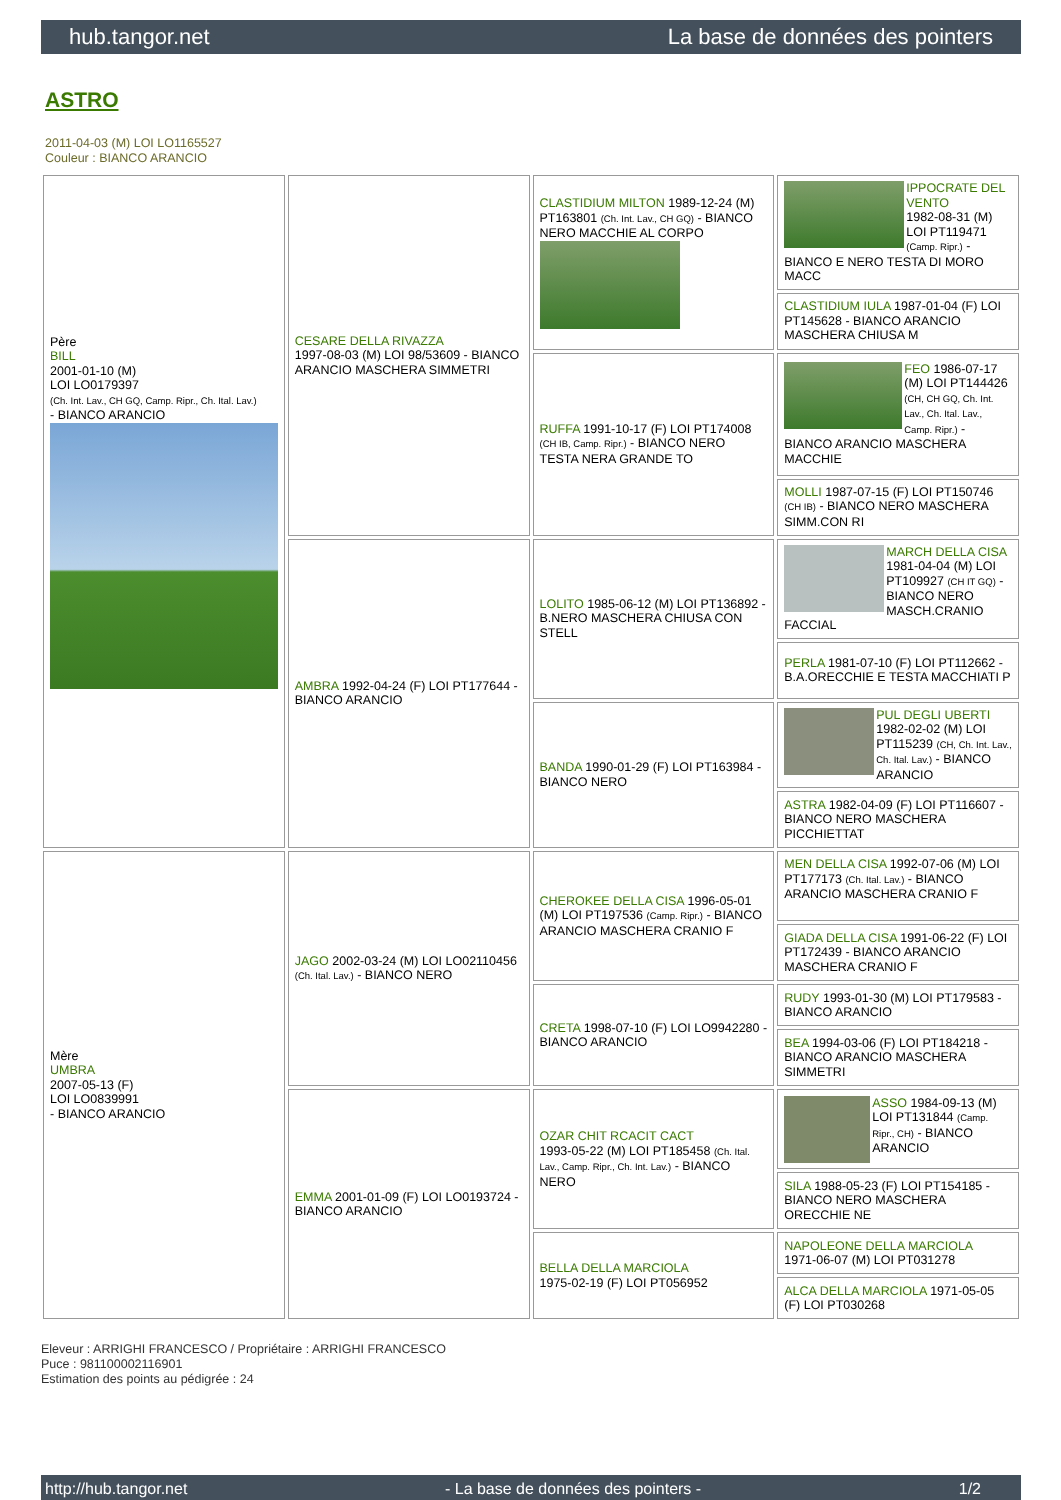hub.tangor.net La base de données des pointers
ASTRO
2011-04-03 (M) LOI LO1165527
Couleur : BIANCO ARANCIO
| Père BILL 2001-01-10 (M) LOI LO0179397 (Ch. Int. Lav., CH GQ, Camp. Ripr., Ch. Ital. Lav.) - BIANCO ARANCIO | CESARE DELLA RIVAZZA 1997-08-03 (M) LOI 98/53609 - BIANCO ARANCIO MASCHERA SIMMETRI | CLASTIDIUM MILTON 1989-12-24 (M) PT163801 (Ch. Int. Lav., CH GQ) - BIANCO NERO MACCHIE AL CORPO | IPPOCRATE DEL VENTO 1982-08-31 (M) LOI PT119471 (Camp. Ripr.) - BIANCO E NERO TESTA DI MORO MACC |
| | | | CLASTIDIUM IULA 1987-01-04 (F) LOI PT145628 - BIANCO ARANCIO MASCHERA CHIUSA M |
| | | RUFFA 1991-10-17 (F) LOI PT174008 (CH IB, Camp. Ripr.) - BIANCO NERO TESTA NERA GRANDE TO | FEO 1986-07-17 (M) LOI PT144426 (CH, CH GQ, Ch. Int. Lav., Ch. Ital. Lav., Camp. Ripr.) - BIANCO ARANCIO MASCHERA MACCHIE |
| | | | MOLLI 1987-07-15 (F) LOI PT150746 (CH IB) - BIANCO NERO MASCHERA SIMM.CON RI |
| | AMBRA 1992-04-24 (F) LOI PT177644 - BIANCO ARANCIO | LOLITO 1985-06-12 (M) LOI PT136892 - B.NERO MASCHERA CHIUSA CON STELL | MARCH DELLA CISA 1981-04-04 (M) LOI PT109927 (CH IT GQ) - BIANCO NERO MASCH.CRANIO FACCIAL |
| | | | PERLA 1981-07-10 (F) LOI PT112662 - B.A.ORECCHIE E TESTA MACCHIATI P |
| | | BANDA 1990-01-29 (F) LOI PT163984 - BIANCO NERO | PUL DEGLI UBERTI 1982-02-02 (M) LOI PT115239 (CH, Ch. Int. Lav., Ch. Ital. Lav.) - BIANCO ARANCIO |
| | | | ASTRA 1982-04-09 (F) LOI PT116607 - BIANCO NERO MASCHERA PICCHIETTAT |
| Mère UMBRA 2007-05-13 (F) LOI LO0839991 - BIANCO ARANCIO | JAGO 2002-03-24 (M) LOI LO02110456 (Ch. Ital. Lav.) - BIANCO NERO | CHEROKEE DELLA CISA 1996-05-01 (M) LOI PT197536 (Camp. Ripr.) - BIANCO ARANCIO MASCHERA CRANIO F | MEN DELLA CISA 1992-07-06 (M) LOI PT177173 (Ch. Ital. Lav.) - BIANCO ARANCIO MASCHERA CRANIO F |
| | | | GIADA DELLA CISA 1991-06-22 (F) LOI PT172439 - BIANCO ARANCIO MASCHERA CRANIO F |
| | | CRETA 1998-07-10 (F) LOI LO9942280 - BIANCO ARANCIO | RUDY 1993-01-30 (M) LOI PT179583 - BIANCO ARANCIO |
| | | | BEA 1994-03-06 (F) LOI PT184218 - BIANCO ARANCIO MASCHERA SIMMETRI |
| | EMMA 2001-01-09 (F) LOI LO0193724 - BIANCO ARANCIO | OZAR CHIT RCACIT CACT 1993-05-22 (M) LOI PT185458 (Ch. Ital. Lav., Camp. Ripr., Ch. Int. Lav.) - BIANCO NERO | ASSO 1984-09-13 (M) LOI PT131844 (Camp. Ripr., CH) - BIANCO ARANCIO |
| | | | SILA 1988-05-23 (F) LOI PT154185 - BIANCO NERO MASCHERA ORECCHIE NE |
| | | BELLA DELLA MARCIOLA 1975-02-19 (F) LOI PT056952 | NAPOLEONE DELLA MARCIOLA 1971-06-07 (M) LOI PT031278 |
| | | | ALCA DELLA MARCIOLA 1971-05-05 (F) LOI PT030268 |
Eleveur : ARRIGHI FRANCESCO / Propriétaire : ARRIGHI FRANCESCO
Puce : 981100002116901
Estimation des points au pédigrée : 24
http://hub.tangor.net - La base de données des pointers - 1/2